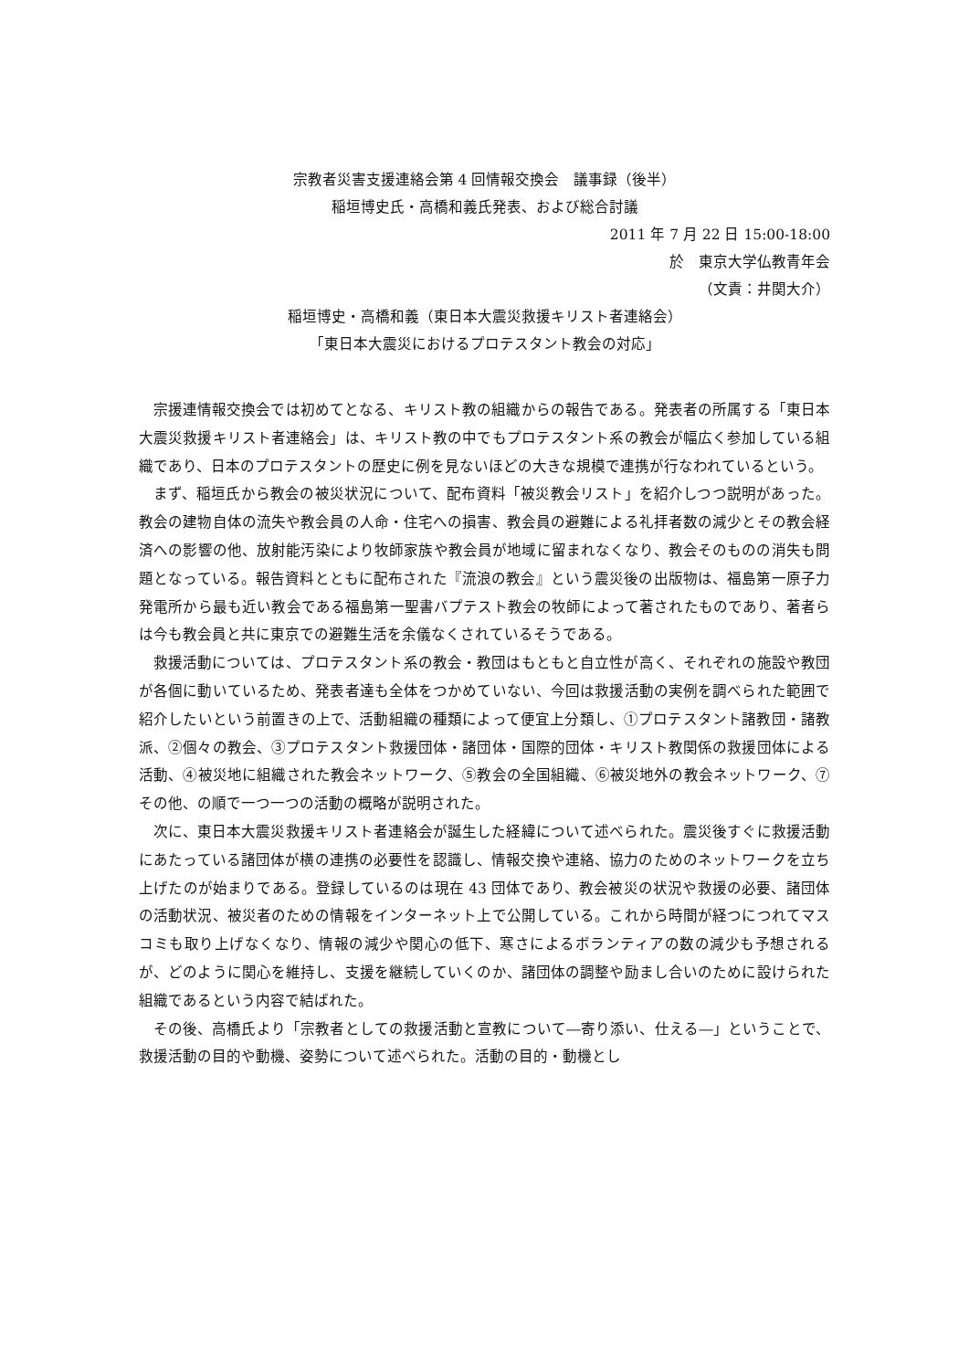宗教者災害支援連絡会第 4 回情報交換会　議事録（後半）
稲垣博史氏・高橋和義氏発表、および総合討議
2011 年 7 月 22 日 15:00-18:00
於　東京大学仏教青年会
（文責：井関大介）
稲垣博史・高橋和義（東日本大震災救援キリスト者連絡会）
「東日本大震災におけるプロテスタント教会の対応」
宗援連情報交換会では初めてとなる、キリスト教の組織からの報告である。発表者の所属する「東日本大震災救援キリスト者連絡会」は、キリスト教の中でもプロテスタント系の教会が幅広く参加している組織であり、日本のプロテスタントの歴史に例を見ないほどの大きな規模で連携が行なわれているという。
まず、稲垣氏から教会の被災状況について、配布資料「被災教会リスト」を紹介しつつ説明があった。教会の建物自体の流失や教会員の人命・住宅への損害、教会員の避難による礼拝者数の減少とその教会経済への影響の他、放射能汚染により牧師家族や教会員が地域に留まれなくなり、教会そのものの消失も問題となっている。報告資料とともに配布された『流浪の教会』という震災後の出版物は、福島第一原子力発電所から最も近い教会である福島第一聖書バプテスト教会の牧師によって著されたものであり、著者らは今も教会員と共に東京での避難生活を余儀なくされているそうである。
救援活動については、プロテスタント系の教会・教団はもともと自立性が高く、それぞれの施設や教団が各個に動いているため、発表者達も全体をつかめていない、今回は救援活動の実例を調べられた範囲で紹介したいという前置きの上で、活動組織の種類によって便宜上分類し、①プロテスタント諸教団・諸教派、②個々の教会、③プロテスタント救援団体・諸団体・国際的団体・キリスト教関係の救援団体による活動、④被災地に組織された教会ネットワーク、⑤教会の全国組織、⑥被災地外の教会ネットワーク、⑦その他、の順で一つ一つの活動の概略が説明された。
次に、東日本大震災救援キリスト者連絡会が誕生した経緯について述べられた。震災後すぐに救援活動にあたっている諸団体が横の連携の必要性を認識し、情報交換や連絡、協力のためのネットワークを立ち上げたのが始まりである。登録しているのは現在 43 団体であり、教会被災の状況や救援の必要、諸団体の活動状況、被災者のための情報をインターネット上で公開している。これから時間が経つにつれてマスコミも取り上げなくなり、情報の減少や関心の低下、寒さによるボランティアの数の減少も予想されるが、どのように関心を維持し、支援を継続していくのか、諸団体の調整や励まし合いのために設けられた組織であるという内容で結ばれた。
その後、高橋氏より「宗教者としての救援活動と宣教について―寄り添い、仕える―」ということで、救援活動の目的や動機、姿勢について述べられた。活動の目的・動機とし